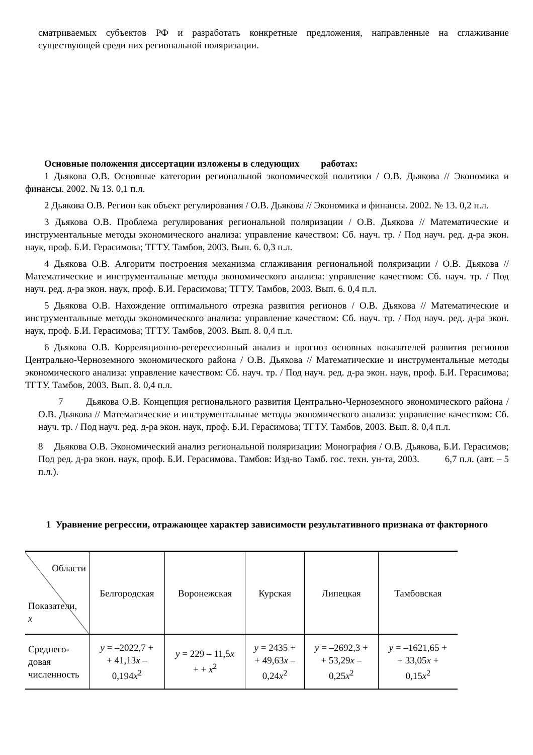сматриваемых субъектов РФ и разработать конкретные предложения, направленные на сглаживание существующей среди них региональной поляризации.
Основные положения диссертации изложены в следующих работах:
1 Дьякова О.В. Основные категории региональной экономической политики / О.В. Дьякова // Экономика и финансы. 2002. № 13. 0,1 п.л.
2 Дьякова О.В. Регион как объект регулирования / О.В. Дьякова // Экономика и финансы. 2002. № 13. 0,2 п.л.
3 Дьякова О.В. Проблема регулирования региональной поляризации / О.В. Дьякова // Математические и инструментальные методы экономического анализа: управление качеством: Сб. науч. тр. / Под науч. ред. д-ра экон. наук, проф. Б.И. Герасимова; ТГТУ. Тамбов, 2003. Вып. 6. 0,3 п.л.
4 Дьякова О.В. Алгоритм построения механизма сглаживания региональной поляризации / О.В. Дьякова // Математические и инструментальные методы экономического анализа: управление качеством: Сб. науч. тр. / Под науч. ред. д-ра экон. наук, проф. Б.И. Герасимова; ТГТУ. Тамбов, 2003. Вып. 6. 0,4 п.л.
5 Дьякова О.В. Нахождение оптимального отрезка развития регионов / О.В. Дьякова // Математические и инструментальные методы экономического анализа: управление качеством: Сб. науч. тр. / Под науч. ред. д-ра экон. наук, проф. Б.И. Герасимова; ТГТУ. Тамбов, 2003. Вып. 8. 0,4 п.л.
6 Дьякова О.В. Корреляционно-регерессионный анализ и прогноз основных показателей развития регионов Центрально-Черноземного экономического района / О.В. Дьякова // Математические и инструментальные методы экономического анализа: управление качеством: Сб. науч. тр. / Под науч. ред. д-ра экон. наук, проф. Б.И. Герасимова; ТГТУ. Тамбов, 2003. Вып. 8. 0,4 п.л.
7 Дьякова О.В. Концепция регионального развития Центрально-Черноземного экономического района / О.В. Дьякова // Математические и инструментальные методы экономического анализа: управление качеством: Сб. науч. тр. / Под науч. ред. д-ра экон. наук, проф. Б.И. Герасимова; ТГТУ. Тамбов, 2003. Вып. 8. 0,4 п.л.
8 Дьякова О.В. Экономический анализ региональной поляризации: Монография / О.В. Дьякова, Б.И. Герасимов; Под ред. д-ра экон. наук, проф. Б.И. Герасимова. Тамбов: Изд-во Тамб. гос. техн. ун-та, 2003. 6,7 п.л. (авт. – 5 п.л.).
1 Уравнение регрессии, отражающее характер зависимости результативного признака от факторного
| Области Показатели, x | Белгородская | Воронежская | Курская | Липецкая | Тамбовская |
| --- | --- | --- | --- | --- | --- |
| Среднего-довая численность | y = –2022,7 + + 41,13 x – 0,194 x<sup>2</sup> | y = 229 – 11,5 x + + x<sup>2</sup> | y = 2435 + + 49,63 x – 0,24 x<sup>2</sup> | y = –2692,3 + + 53,29 x – 0,25 x<sup>2</sup> | y = –1621,65 + + 33,05 x + 0,15 x<sup>2</sup> |